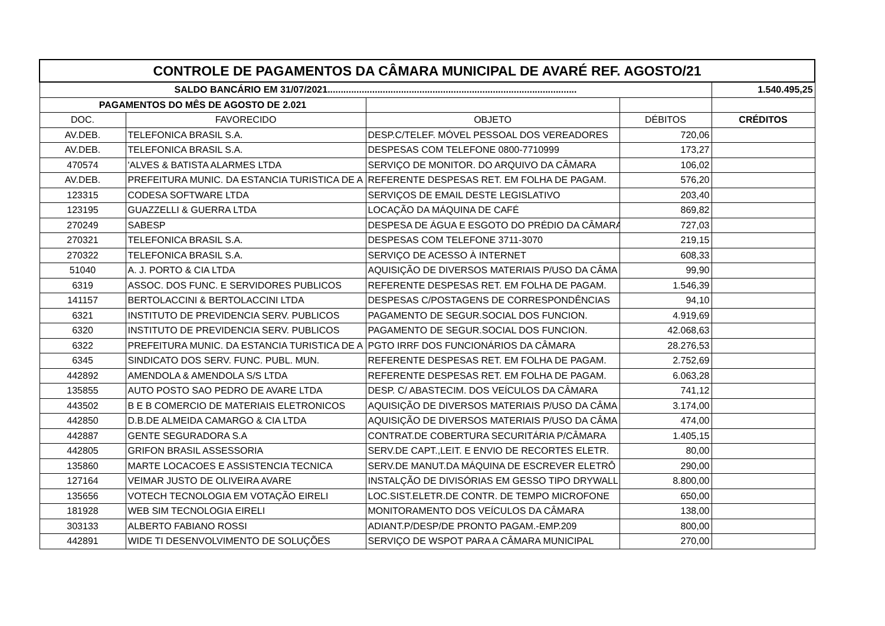| CONTROLE DE PAGAMENTOS DA CÂMARA MUNICIPAL DE AVARÉ REF. AGOSTO/21 | | | | |
| SALDO BANCÁRIO EM 31/07/2021............................................................................................... | | | | 1.540.495,25 |
| PAGAMENTOS DO MÊS DE AGOSTO DE 2.021 | | | | |
| DOC. | FAVORECIDO | OBJETO | DÉBITOS | CRÉDITOS |
| AV.DEB. | TELEFONICA BRASIL S.A. | DESP.C/TELEF. MÓVEL PESSOAL DOS VEREADORES | 720,06 | |
| AV.DEB. | TELEFONICA BRASIL S.A. | DESPESAS COM TELEFONE 0800-7710999 | 173,27 | |
| 470574 | 'ALVES & BATISTA ALARMES LTDA | SERVIÇO DE MONITOR. DO ARQUIVO DA CÂMARA | 106,02 | |
| AV.DEB. | PREFEITURA MUNIC. DA ESTANCIA TURISTICA DE A | REFERENTE DESPESAS RET. EM FOLHA DE PAGAM. | 576,20 | |
| 123315 | CODESA SOFTWARE LTDA | SERVIÇOS DE EMAIL DESTE LEGISLATIVO | 203,40 | |
| 123195 | GUAZZELLI & GUERRA LTDA | LOCAÇÃO DA MÁQUINA DE CAFÉ | 869,82 | |
| 270249 | SABESP | DESPESA DE ÁGUA E ESGOTO DO PRÉDIO DA CÂMARA | 727,03 | |
| 270321 | TELEFONICA BRASIL S.A. | DESPESAS COM TELEFONE 3711-3070 | 219,15 | |
| 270322 | TELEFONICA BRASIL S.A. | SERVIÇO DE ACESSO À INTERNET | 608,33 | |
| 51040 | A. J. PORTO & CIA LTDA | AQUISIÇÃO DE DIVERSOS MATERIAIS P/USO DA CÂMA | 99,90 | |
| 6319 | ASSOC. DOS FUNC. E SERVIDORES PUBLICOS | REFERENTE DESPESAS RET. EM FOLHA DE PAGAM. | 1.546,39 | |
| 141157 | BERTOLACCINI & BERTOLACCINI LTDA | DESPESAS C/POSTAGENS DE CORRESPONDÊNCIAS | 94,10 | |
| 6321 | INSTITUTO DE PREVIDENCIA SERV. PUBLICOS | PAGAMENTO DE SEGUR.SOCIAL DOS FUNCION. | 4.919,69 | |
| 6320 | INSTITUTO DE PREVIDENCIA SERV. PUBLICOS | PAGAMENTO DE SEGUR.SOCIAL DOS FUNCION. | 42.068,63 | |
| 6322 | PREFEITURA MUNIC. DA ESTANCIA TURISTICA DE A | PGTO IRRF DOS FUNCIONÁRIOS DA CÂMARA | 28.276,53 | |
| 6345 | SINDICATO DOS SERV. FUNC. PUBL. MUN. | REFERENTE DESPESAS RET. EM FOLHA DE PAGAM. | 2.752,69 | |
| 442892 | AMENDOLA & AMENDOLA S/S LTDA | REFERENTE DESPESAS RET. EM FOLHA DE PAGAM. | 6.063,28 | |
| 135855 | AUTO POSTO SAO PEDRO DE AVARE LTDA | DESP. C/ ABASTECIM. DOS VEÍCULOS DA CÂMARA | 741,12 | |
| 443502 | B E B COMERCIO DE MATERIAIS ELETRONICOS | AQUISIÇÃO DE DIVERSOS MATERIAIS P/USO DA CÂMA | 3.174,00 | |
| 442850 | D.B.DE ALMEIDA CAMARGO & CIA LTDA | AQUISIÇÃO DE DIVERSOS MATERIAIS P/USO DA CÂMA | 474,00 | |
| 442887 | GENTE SEGURADORA S.A | CONTRAT.DE COBERTURA SECURITÁRIA P/CÂMARA | 1.405,15 | |
| 442805 | GRIFON BRASIL ASSESSORIA | SERV.DE CAPT.,LEIT. E ENVIO DE RECORTES ELETR. | 80,00 | |
| 135860 | MARTE LOCACOES E ASSISTENCIA TECNICA | SERV.DE MANUT.DA MÁQUINA DE ESCREVER ELETRÔ | 290,00 | |
| 127164 | VEIMAR JUSTO DE OLIVEIRA AVARE | INSTALÇÃO DE DIVISÓRIAS EM GESSO TIPO DRYWALL | 8.800,00 | |
| 135656 | VOTECH TECNOLOGIA EM VOTAÇÃO EIRELI | LOC.SIST.ELETR.DE CONTR. DE TEMPO MICROFONE | 650,00 | |
| 181928 | WEB SIM TECNOLOGIA EIRELI | MONITORAMENTO DOS VEÍCULOS DA CÂMARA | 138,00 | |
| 303133 | ALBERTO FABIANO ROSSI | ADIANT.P/DESP/DE PRONTO PAGAM.-EMP.209 | 800,00 | |
| 442891 | WIDE TI DESENVOLVIMENTO DE SOLUÇÕES | SERVIÇO DE WSPOT PARA A CÂMARA MUNICIPAL | 270,00 | |